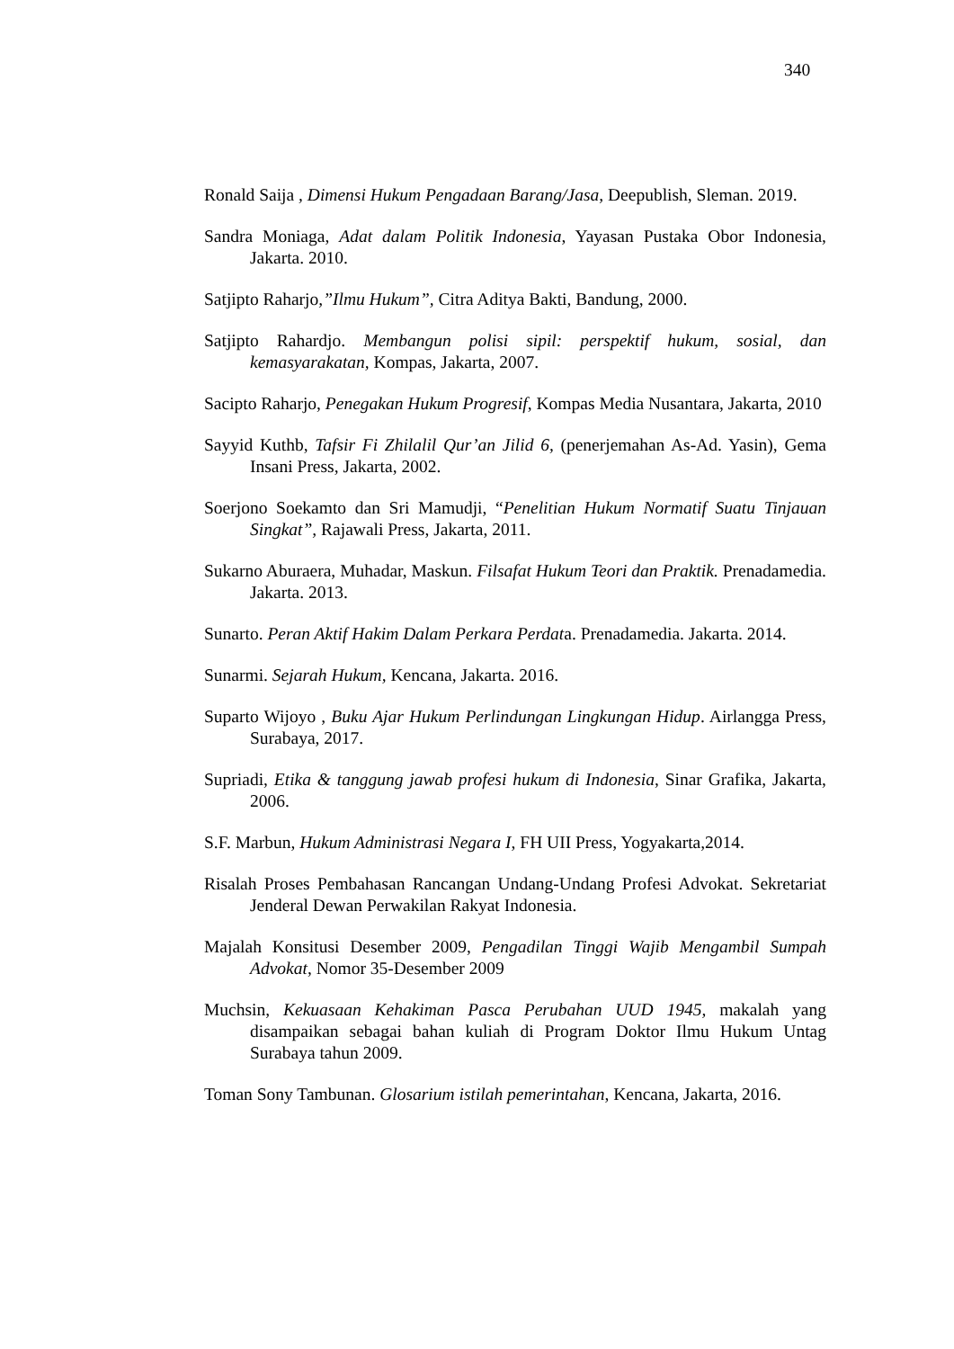340
Ronald Saija , Dimensi Hukum Pengadaan Barang/Jasa, Deepublish, Sleman. 2019.
Sandra Moniaga, Adat dalam Politik Indonesia, Yayasan Pustaka Obor Indonesia, Jakarta. 2010.
Satjipto Raharjo,”Ilmu Hukum”, Citra Aditya Bakti, Bandung, 2000.
Satjipto Rahardjo. Membangun polisi sipil: perspektif hukum, sosial, dan kemasyarakatan, Kompas, Jakarta, 2007.
Sacipto Raharjo, Penegakan Hukum Progresif, Kompas Media Nusantara, Jakarta, 2010
Sayyid Kuthb, Tafsir Fi Zhilalil Qur’an Jilid 6, (penerjemahan As-Ad. Yasin), Gema Insani Press, Jakarta, 2002.
Soerjono Soekamto dan Sri Mamudji, “Penelitian Hukum Normatif Suatu Tinjauan Singkat”, Rajawali Press, Jakarta, 2011.
Sukarno Aburaera, Muhadar, Maskun. Filsafat Hukum Teori dan Praktik. Prenadamedia. Jakarta. 2013.
Sunarto. Peran Aktif Hakim Dalam Perkara Perdata. Prenadamedia. Jakarta. 2014.
Sunarmi. Sejarah Hukum, Kencana, Jakarta. 2016.
Suparto Wijoyo , Buku Ajar Hukum Perlindungan Lingkungan Hidup. Airlangga Press, Surabaya, 2017.
Supriadi, Etika & tanggung jawab profesi hukum di Indonesia, Sinar Grafika, Jakarta, 2006.
S.F. Marbun, Hukum Administrasi Negara I, FH UII Press, Yogyakarta,2014.
Risalah Proses Pembahasan Rancangan Undang-Undang Profesi Advokat. Sekretariat Jenderal Dewan Perwakilan Rakyat Indonesia.
Majalah Konsitusi Desember 2009, Pengadilan Tinggi Wajib Mengambil Sumpah Advokat, Nomor 35-Desember 2009
Muchsin, Kekuasaan Kehakiman Pasca Perubahan UUD 1945, makalah yang disampaikan sebagai bahan kuliah di Program Doktor Ilmu Hukum Untag Surabaya tahun 2009.
Toman Sony Tambunan. Glosarium istilah pemerintahan, Kencana, Jakarta, 2016.